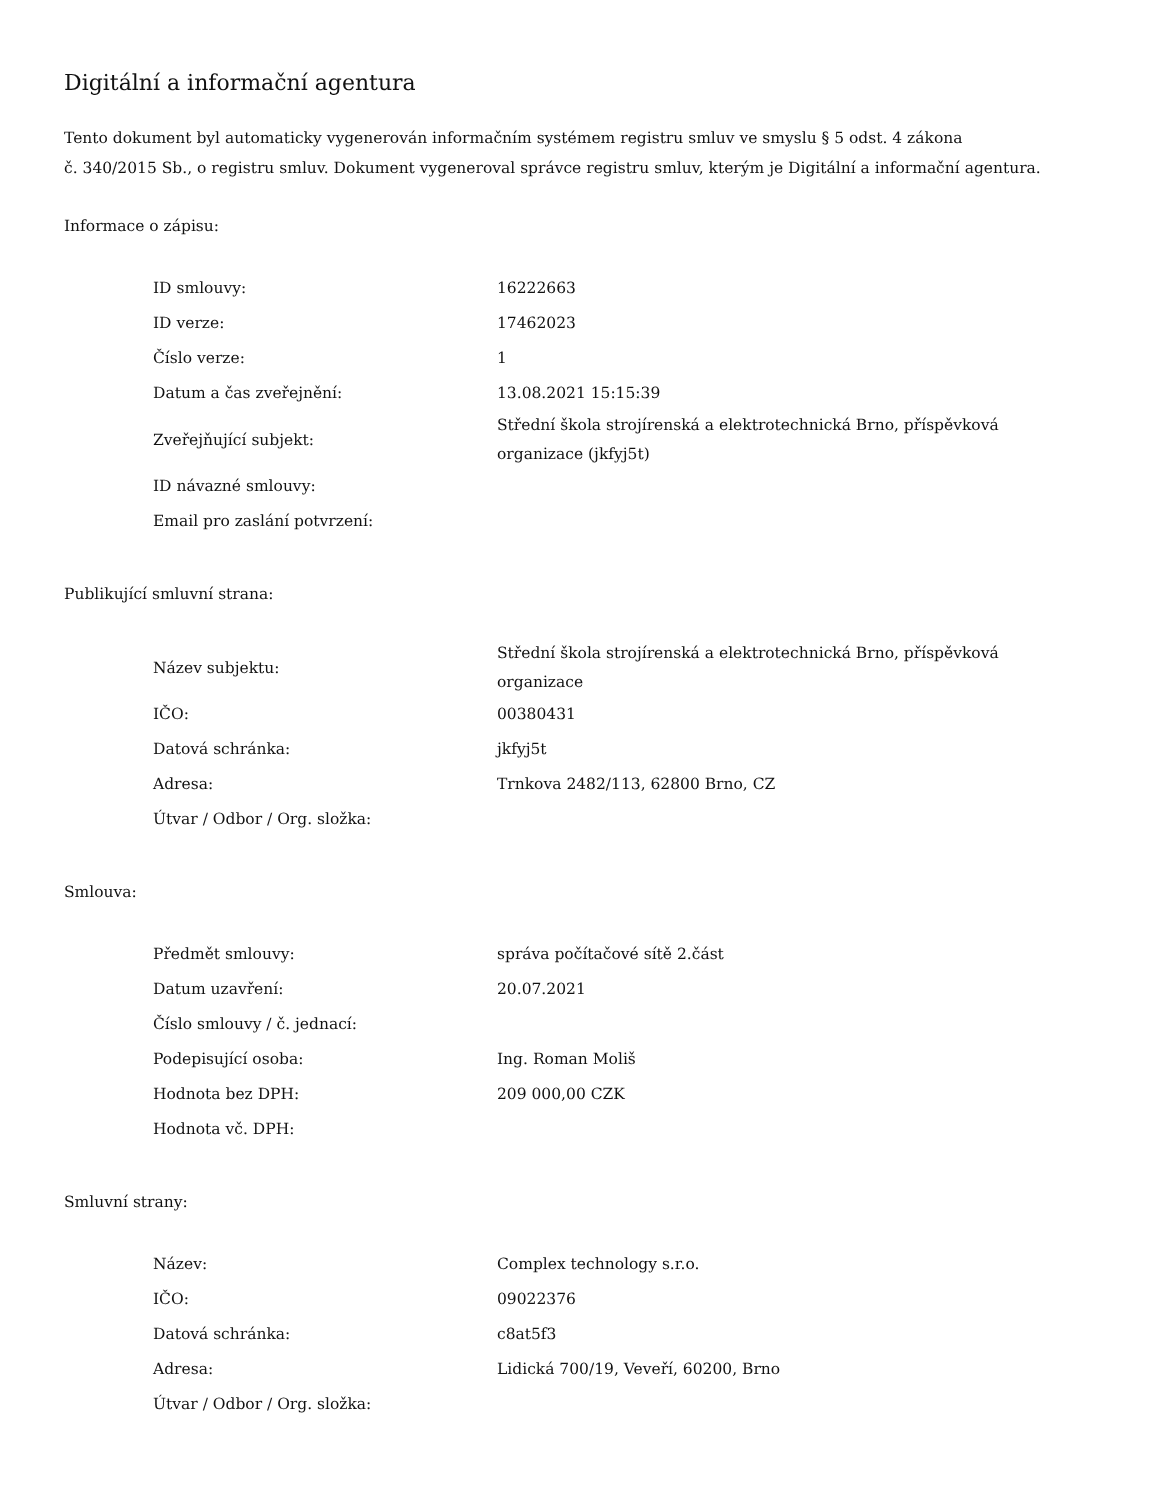Digitální a informační agentura
Tento dokument byl automaticky vygenerován informačním systémem registru smluv ve smyslu § 5 odst. 4 zákona
č. 340/2015 Sb., o registru smluv. Dokument vygeneroval správce registru smluv, kterým je Digitální a informační agentura.
Informace o zápisu:
| ID smlouvy: | 16222663 |
| ID verze: | 17462023 |
| Číslo verze: | 1 |
| Datum a čas zveřejnění: | 13.08.2021 15:15:39 |
| Zveřejňující subjekt: | Střední škola strojírenská a elektrotechnická Brno, příspěvková organizace (jkfyj5t) |
| ID návazné smlouvy: | |
| Email pro zaslání potvrzení: | |
Publikující smluvní strana:
| Název subjektu: | Střední škola strojírenská a elektrotechnická Brno, příspěvková organizace |
| IČO: | 00380431 |
| Datová schránka: | jkfyj5t |
| Adresa: | Trnkova 2482/113, 62800 Brno, CZ |
| Útvar / Odbor / Org. složka: | |
Smlouva:
| Předmět smlouvy: | správa počítačové sítě 2.část |
| Datum uzavření: | 20.07.2021 |
| Číslo smlouvy / č. jednací: | |
| Podepisující osoba: | Ing. Roman Moliš |
| Hodnota bez DPH: | 209 000,00 CZK |
| Hodnota vč. DPH: | |
Smluvní strany:
| Název: | Complex technology s.r.o. |
| IČO: | 09022376 |
| Datová schránka: | c8at5f3 |
| Adresa: | Lidická 700/19, Veveří, 60200, Brno |
| Útvar / Odbor / Org. složka: | |